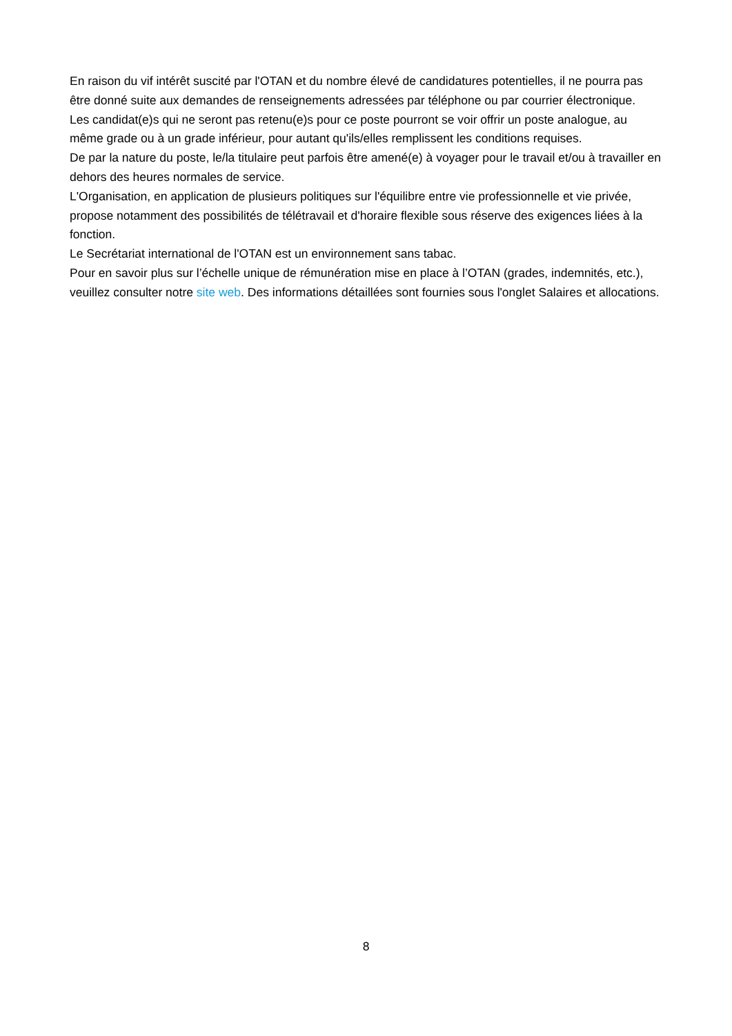En raison du vif intérêt suscité par l'OTAN et du nombre élevé de candidatures potentielles, il ne pourra pas être donné suite aux demandes de renseignements adressées par téléphone ou par courrier électronique.
Les candidat(e)s qui ne seront pas retenu(e)s pour ce poste pourront se voir offrir un poste analogue, au même grade ou à un grade inférieur, pour autant qu'ils/elles remplissent les conditions requises.
De par la nature du poste, le/la titulaire peut parfois être amené(e) à voyager pour le travail et/ou à travailler en dehors des heures normales de service.
L'Organisation, en application de plusieurs politiques sur l'équilibre entre vie professionnelle et vie privée, propose notamment des possibilités de télétravail et d'horaire flexible sous réserve des exigences liées à la fonction.
Le Secrétariat international de l'OTAN est un environnement sans tabac.
Pour en savoir plus sur l’échelle unique de rémunération mise en place à l’OTAN (grades, indemnités, etc.), veuillez consulter notre site web. Des informations détaillées sont fournies sous l'onglet Salaires et allocations.
8